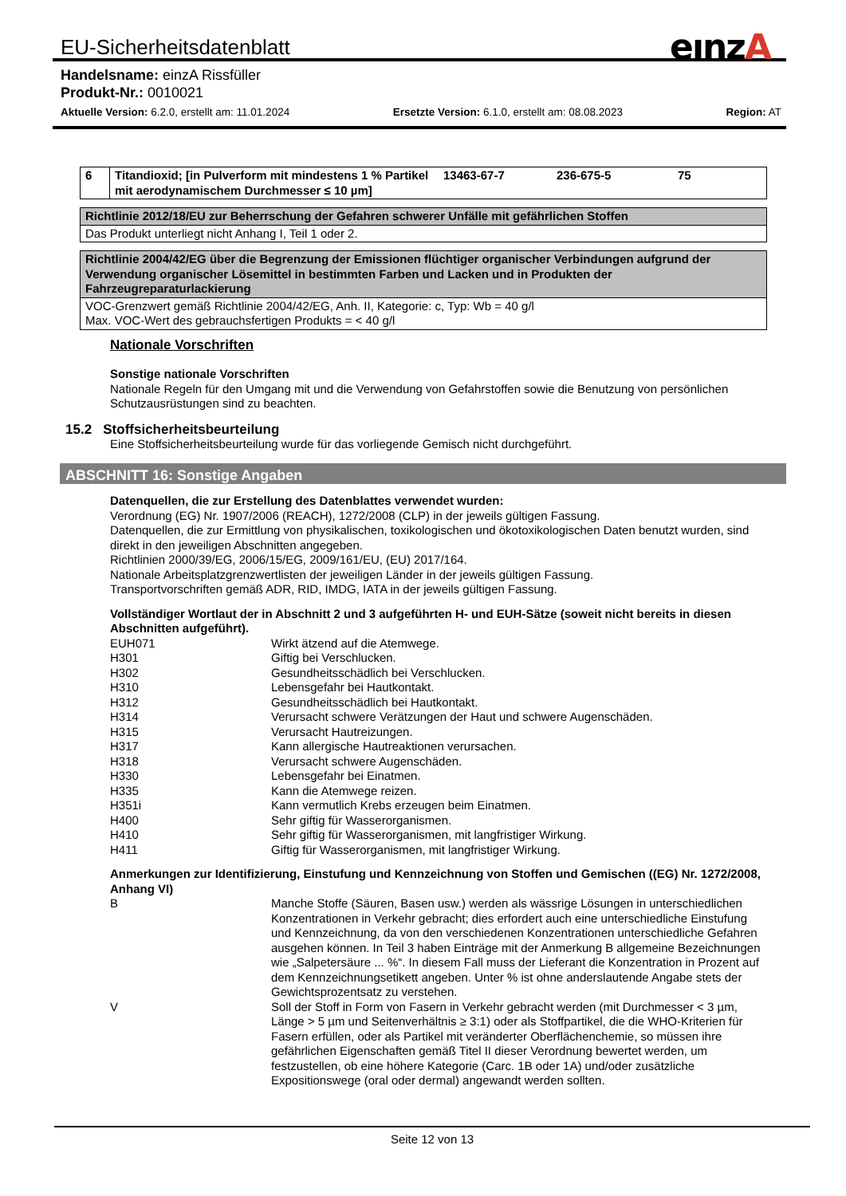EU-Sicherheitsdatenblatt eınzA
Handelsname: einzA Rissfüller
Produkt-Nr.: 0010021
Aktuelle Version: 6.2.0, erstellt am: 11.01.2024 Ersetzte Version: 6.1.0, erstellt am: 08.08.2023 Region: AT
| 6 | Titandioxid; [in Pulverform mit mindestens 1 % Partikel mit aerodynamischem Durchmesser ≤ 10 µm] | 13463-67-7 | 236-675-5 | 75 |
| Richtlinie 2012/18/EU zur Beherrschung der Gefahren schwerer Unfälle mit gefährlichen Stoffen |
| Das Produkt unterliegt nicht Anhang I, Teil 1 oder 2. |
| Richtlinie 2004/42/EG über die Begrenzung der Emissionen flüchtiger organischer Verbindungen aufgrund der Verwendung organischer Lösemittel in bestimmten Farben und Lacken und in Produkten der Fahrzeugreparaturlackierung |
| VOC-Grenzwert gemäß Richtlinie 2004/42/EG, Anh. II, Kategorie: c, Typ: Wb = 40 g/l Max. VOC-Wert des gebrauchsfertigen Produkts = < 40 g/l |
Nationale Vorschriften
Sonstige nationale Vorschriften
Nationale Regeln für den Umgang mit und die Verwendung von Gefahrstoffen sowie die Benutzung von persönlichen Schutzausrüstungen sind zu beachten.
15.2 Stoffsicherheitsbeurteilung
Eine Stoffsicherheitsbeurteilung wurde für das vorliegende Gemisch nicht durchgeführt.
ABSCHNITT 16: Sonstige Angaben
Datenquellen, die zur Erstellung des Datenblattes verwendet wurden:
Verordnung (EG) Nr. 1907/2006 (REACH), 1272/2008 (CLP) in der jeweils gültigen Fassung.
Datenquellen, die zur Ermittlung von physikalischen, toxikologischen und ökotoxikologischen Daten benutzt wurden, sind direkt in den jeweiligen Abschnitten angegeben.
Richtlinien 2000/39/EG, 2006/15/EG, 2009/161/EU, (EU) 2017/164.
Nationale Arbeitsplatzgrenzwertlisten der jeweiligen Länder in der jeweils gültigen Fassung.
Transportvorschriften gemäß ADR, RID, IMDG, IATA in der jeweils gültigen Fassung.
Vollständiger Wortlaut der in Abschnitt 2 und 3 aufgeführten H- und EUH-Sätze (soweit nicht bereits in diesen Abschnitten aufgeführt).
EUH071 Wirkt ätzend auf die Atemwege.
H301 Giftig bei Verschlucken.
H302 Gesundheitsschädlich bei Verschlucken.
H310 Lebensgefahr bei Hautkontakt.
H312 Gesundheitsschädlich bei Hautkontakt.
H314 Verursacht schwere Verätzungen der Haut und schwere Augenschäden.
H315 Verursacht Hautreizungen.
H317 Kann allergische Hautreaktionen verursachen.
H318 Verursacht schwere Augenschäden.
H330 Lebensgefahr bei Einatmen.
H335 Kann die Atemwege reizen.
H351i Kann vermutlich Krebs erzeugen beim Einatmen.
H400 Sehr giftig für Wasserorganismen.
H410 Sehr giftig für Wasserorganismen, mit langfristiger Wirkung.
H411 Giftig für Wasserorganismen, mit langfristiger Wirkung.
Anmerkungen zur Identifizierung, Einstufung und Kennzeichnung von Stoffen und Gemischen ((EG) Nr. 1272/2008, Anhang VI)
B Manche Stoffe (Säuren, Basen usw.) werden als wässrige Lösungen in unterschiedlichen Konzentrationen in Verkehr gebracht; dies erfordert auch eine unterschiedliche Einstufung und Kennzeichnung, da von den verschiedenen Konzentrationen unterschiedliche Gefahren ausgehen können. In Teil 3 haben Einträge mit der Anmerkung B allgemeine Bezeichnungen wie „Salpetersäure ... %“. In diesem Fall muss der Lieferant die Konzentration in Prozent auf dem Kennzeichnungsetikett angeben. Unter % ist ohne anderslautende Angabe stets der Gewichtsprozentsatz zu verstehen.
V Soll der Stoff in Form von Fasern in Verkehr gebracht werden (mit Durchmesser < 3 µm, Länge > 5 µm und Seitenverhältnis ≥ 3:1) oder als Stoffpartikel, die die WHO-Kriterien für Fasern erfüllen, oder als Partikel mit veränderter Oberflächenchemie, so müssen ihre gefährlichen Eigenschaften gemäß Titel II dieser Verordnung bewertet werden, um festzustellen, ob eine höhere Kategorie (Carc. 1B oder 1A) und/oder zusätzliche Expositionswege (oral oder dermal) angewandt werden sollten.
Seite 12 von 13